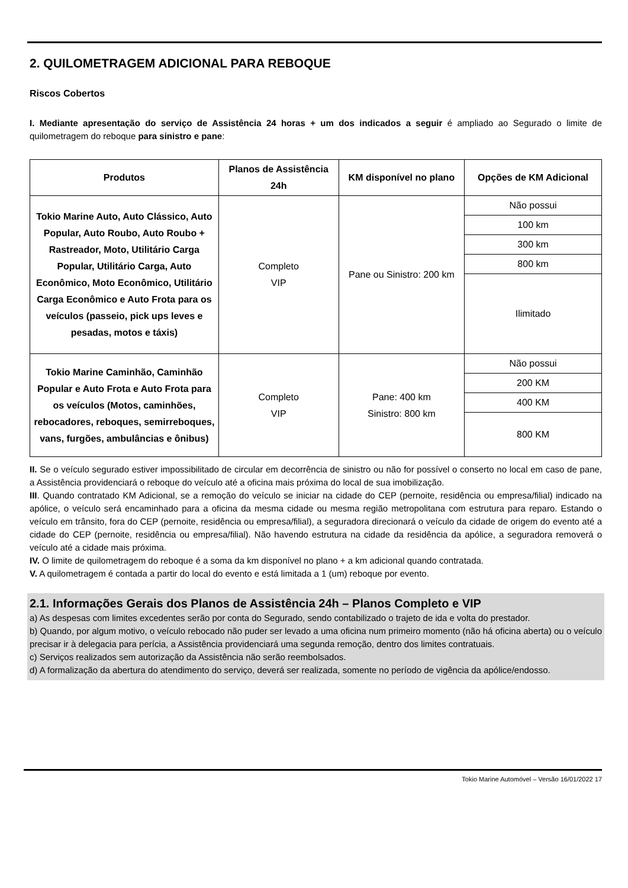2. QUILOMETRAGEM ADICIONAL PARA REBOQUE
Riscos Cobertos
I. Mediante apresentação do serviço de Assistência 24 horas + um dos indicados a seguir é ampliado ao Segurado o limite de quilometragem do reboque para sinistro e pane:
| Produtos | Planos de Assistência 24h | KM disponível no plano | Opções de KM Adicional |
| --- | --- | --- | --- |
| Tokio Marine Auto, Auto Clássico, Auto Popular, Auto Roubo, Auto Roubo + Rastreador, Moto, Utilitário Carga Popular, Utilitário Carga, Auto Econômico, Moto Econômico, Utilitário Carga Econômico e Auto Frota para os veículos (passeio, pick ups leves e pesadas, motos e táxis) | Completo VIP | Pane ou Sinistro: 200 km | Não possui |
| | | | 100 km |
| | | | 300 km |
| | | | 800 km |
| | | | Ilimitado |
| Tokio Marine Caminhão, Caminhão Popular e Auto Frota e Auto Frota para os veículos (Motos, caminhões, rebocadores, reboques, semirreboques, vans, furgões, ambulâncias e ônibus) | Completo VIP | Pane: 400 km Sinistro: 800 km | Não possui |
| | | | 200 KM |
| | | | 400 KM |
| | | | 800 KM |
II. Se o veículo segurado estiver impossibilitado de circular em decorrência de sinistro ou não for possível o conserto no local em caso de pane, a Assistência providenciará o reboque do veículo até a oficina mais próxima do local de sua imobilização.
III. Quando contratado KM Adicional, se a remoção do veículo se iniciar na cidade do CEP (pernoite, residência ou empresa/filial) indicado na apólice, o veículo será encaminhado para a oficina da mesma cidade ou mesma região metropolitana com estrutura para reparo. Estando o veículo em trânsito, fora do CEP (pernoite, residência ou empresa/filial), a seguradora direcionará o veículo da cidade de origem do evento até a cidade do CEP (pernoite, residência ou empresa/filial). Não havendo estrutura na cidade da residência da apólice, a seguradora removerá o veículo até a cidade mais próxima.
IV. O limite de quilometragem do reboque é a soma da km disponível no plano + a km adicional quando contratada.
V. A quilometragem é contada a partir do local do evento e está limitada a 1 (um) reboque por evento.
2.1. Informações Gerais dos Planos de Assistência 24h – Planos Completo e VIP
a) As despesas com limites excedentes serão por conta do Segurado, sendo contabilizado o trajeto de ida e volta do prestador.
b) Quando, por algum motivo, o veículo rebocado não puder ser levado a uma oficina num primeiro momento (não há oficina aberta) ou o veículo precisar ir à delegacia para perícia, a Assistência providenciará uma segunda remoção, dentro dos limites contratuais.
c) Serviços realizados sem autorização da Assistência não serão reembolsados.
d) A formalização da abertura do atendimento do serviço, deverá ser realizada, somente no período de vigência da apólice/endosso.
Tokio Marine Automóvel – Versão 16/01/2022 17